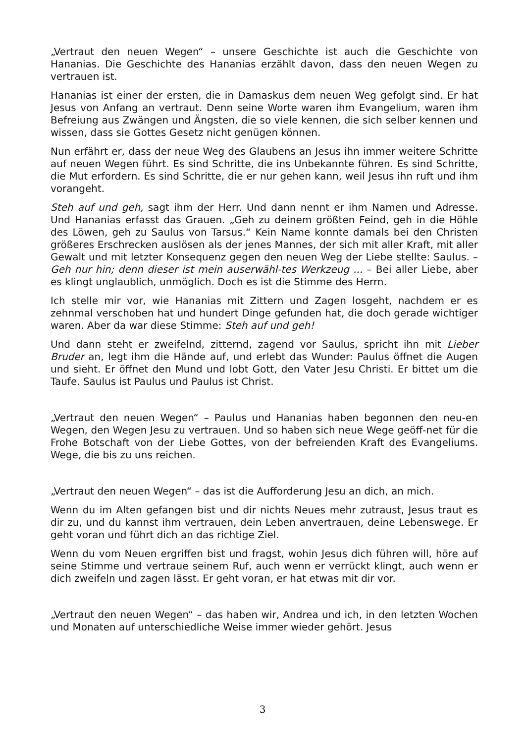„Vertraut den neuen Wegen“ – unsere Geschichte ist auch die Geschichte von Hananias. Die Geschichte des Hananias erzählt davon, dass den neuen Wegen zu vertrauen ist.
Hananias ist einer der ersten, die in Damaskus dem neuen Weg gefolgt sind. Er hat Jesus von Anfang an vertraut. Denn seine Worte waren ihm Evangelium, waren ihm Befreiung aus Zwängen und Ängsten, die so viele kennen, die sich selber kennen und wissen, dass sie Gottes Gesetz nicht genügen können.
Nun erfährt er, dass der neue Weg des Glaubens an Jesus ihn immer weitere Schritte auf neuen Wegen führt. Es sind Schritte, die ins Unbekannte führen. Es sind Schritte, die Mut erfordern. Es sind Schritte, die er nur gehen kann, weil Jesus ihn ruft und ihm vorangeht.
Steh auf und geh, sagt ihm der Herr. Und dann nennt er ihm Namen und Adresse. Und Hananias erfasst das Grauen. „Geh zu deinem größten Feind, geh in die Höhle des Löwen, geh zu Saulus von Tarsus.“ Kein Name konnte damals bei den Christen größeres Erschrecken auslösen als der jenes Mannes, der sich mit aller Kraft, mit aller Gewalt und mit letzter Konsequenz gegen den neuen Weg der Liebe stellte: Saulus. – Geh nur hin; denn dieser ist mein auserwähl-tes Werkzeug ... – Bei aller Liebe, aber es klingt unglaublich, unmöglich. Doch es ist die Stimme des Herrn.
Ich stelle mir vor, wie Hananias mit Zittern und Zagen losgeht, nachdem er es zehnmal verschoben hat und hundert Dinge gefunden hat, die doch gerade wichtiger waren. Aber da war diese Stimme: Steh auf und geh!
Und dann steht er zweifelnd, zitternd, zagend vor Saulus, spricht ihn mit Lieber Bruder an, legt ihm die Hände auf, und erlebt das Wunder: Paulus öffnet die Augen und sieht. Er öffnet den Mund und lobt Gott, den Vater Jesu Christi. Er bittet um die Taufe. Saulus ist Paulus und Paulus ist Christ.
„Vertraut den neuen Wegen“ – Paulus und Hananias haben begonnen den neu-en Wegen, den Wegen Jesu zu vertrauen. Und so haben sich neue Wege geöff-net für die Frohe Botschaft von der Liebe Gottes, von der befreienden Kraft des Evangeliums. Wege, die bis zu uns reichen.
„Vertraut den neuen Wegen“ – das ist die Aufforderung Jesu an dich, an mich.
Wenn du im Alten gefangen bist und dir nichts Neues mehr zutraust, Jesus traut es dir zu, und du kannst ihm vertrauen, dein Leben anvertrauen, deine Lebenswege. Er geht voran und führt dich an das richtige Ziel.
Wenn du vom Neuen ergriffen bist und fragst, wohin Jesus dich führen will, höre auf seine Stimme und vertraue seinem Ruf, auch wenn er verrückt klingt, auch wenn er dich zweifeln und zagen lässt. Er geht voran, er hat etwas mit dir vor.
„Vertraut den neuen Wegen“ – das haben wir, Andrea und ich, in den letzten Wochen und Monaten auf unterschiedliche Weise immer wieder gehört. Jesus
3